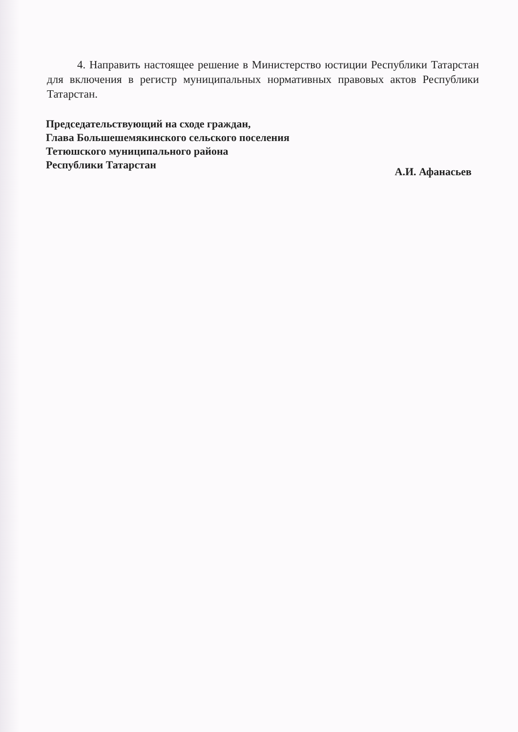4. Направить настоящее решение в Министерство юстиции Республики Татарстан для включения в регистр муниципальных нормативных правовых актов Республики Татарстан.
Председательствующий на сходе граждан,
Глава Большешемякинского сельского поселения
Тетюшского муниципального района
Республики Татарстан А.И. Афанасьев